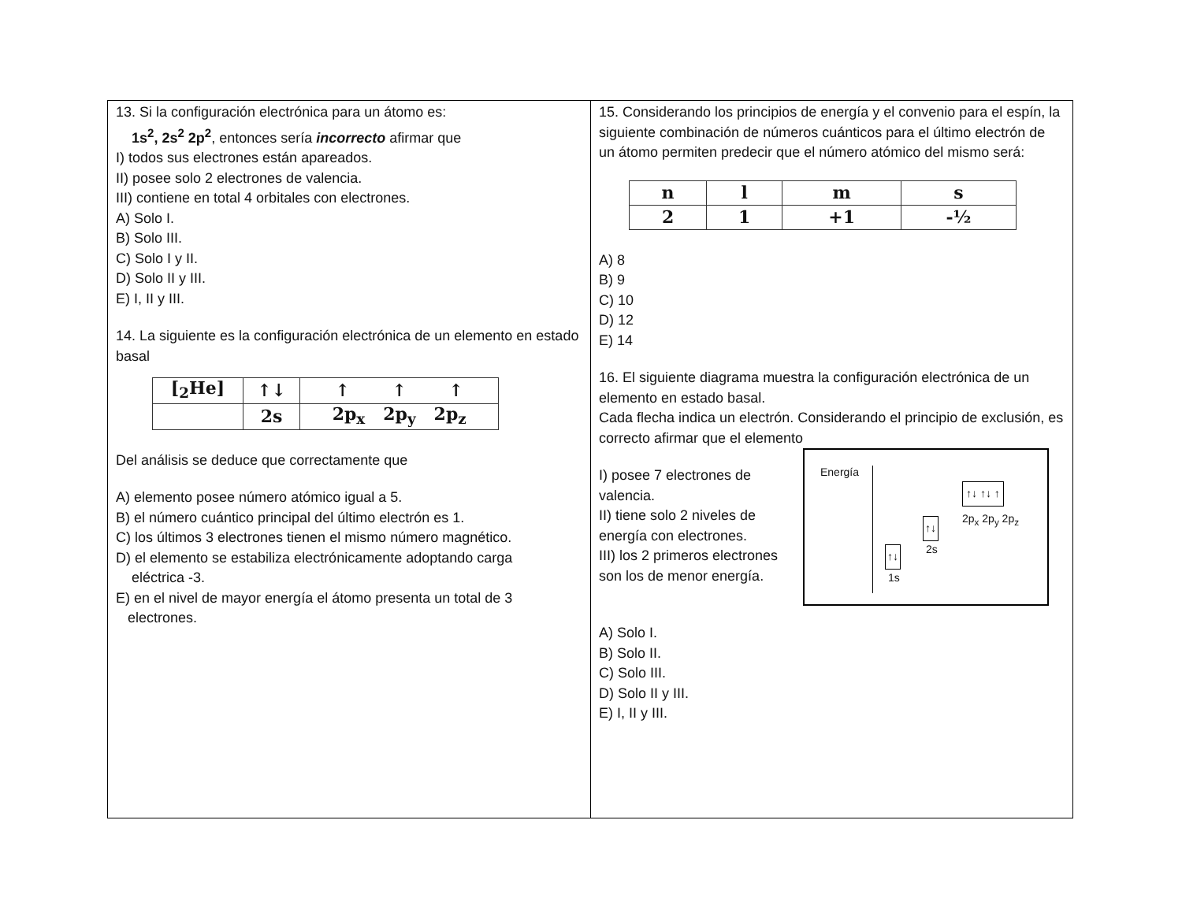13. Si la configuración electrónica para un átomo es:
1s<sup>2</sup>, 2s<sup>2</sup> 2p<sup>2</sup>, entonces sería incorrecto afirmar que
I) todos sus electrones están apareados.
II) posee solo 2 electrones de valencia.
III) contiene en total 4 orbitales con electrones.
A) Solo I.
B) Solo III.
C) Solo I y II.
D) Solo II y III.
E) I, II y III.
14. La siguiente es la configuración electrónica de un elemento en estado basal
| [<sub>2</sub>He] | ↑↓ | ↑ ↑ ↑ |
| | 2s | 2p<sub>x</sub> 2p<sub>y</sub> 2p<sub>z</sub> |
Del análisis se deduce que correctamente que
A) elemento posee número atómico igual a 5.
B) el número cuántico principal del último electrón es 1.
C) los últimos 3 electrones tienen el mismo número magnético.
D) el elemento se estabiliza electrónicamente adoptando carga
eléctrica -3.
E) en el nivel de mayor energía el átomo presenta un total de 3
electrones.
15. Considerando los principios de energía y el convenio para el espín, la siguiente combinación de números cuánticos para el último electrón de un átomo permiten predecir que el número atómico del mismo será:
| n | l | m | s |
| 2 | 1 | +1 | -½ |
A) 8
B) 9
C) 10
D) 12
E) 14
16. El siguiente diagrama muestra la configuración electrónica de un elemento en estado basal.
Cada flecha indica un electrón. Considerando el principio de exclusión, es correcto afirmar que el elemento
Energía
↑↓ ↑↓ ↑
2p<sub>x</sub> 2p<sub>y</sub> 2p<sub>z</sub>
↑↓
2s ↑↓
1s
I) posee 7 electrones de valencia.
II) tiene solo 2 niveles de energía con electrones.
III) los 2 primeros electrones son los de menor energía.
A) Solo I.
B) Solo II.
C) Solo III.
D) Solo II y III.
E) I, II y III.